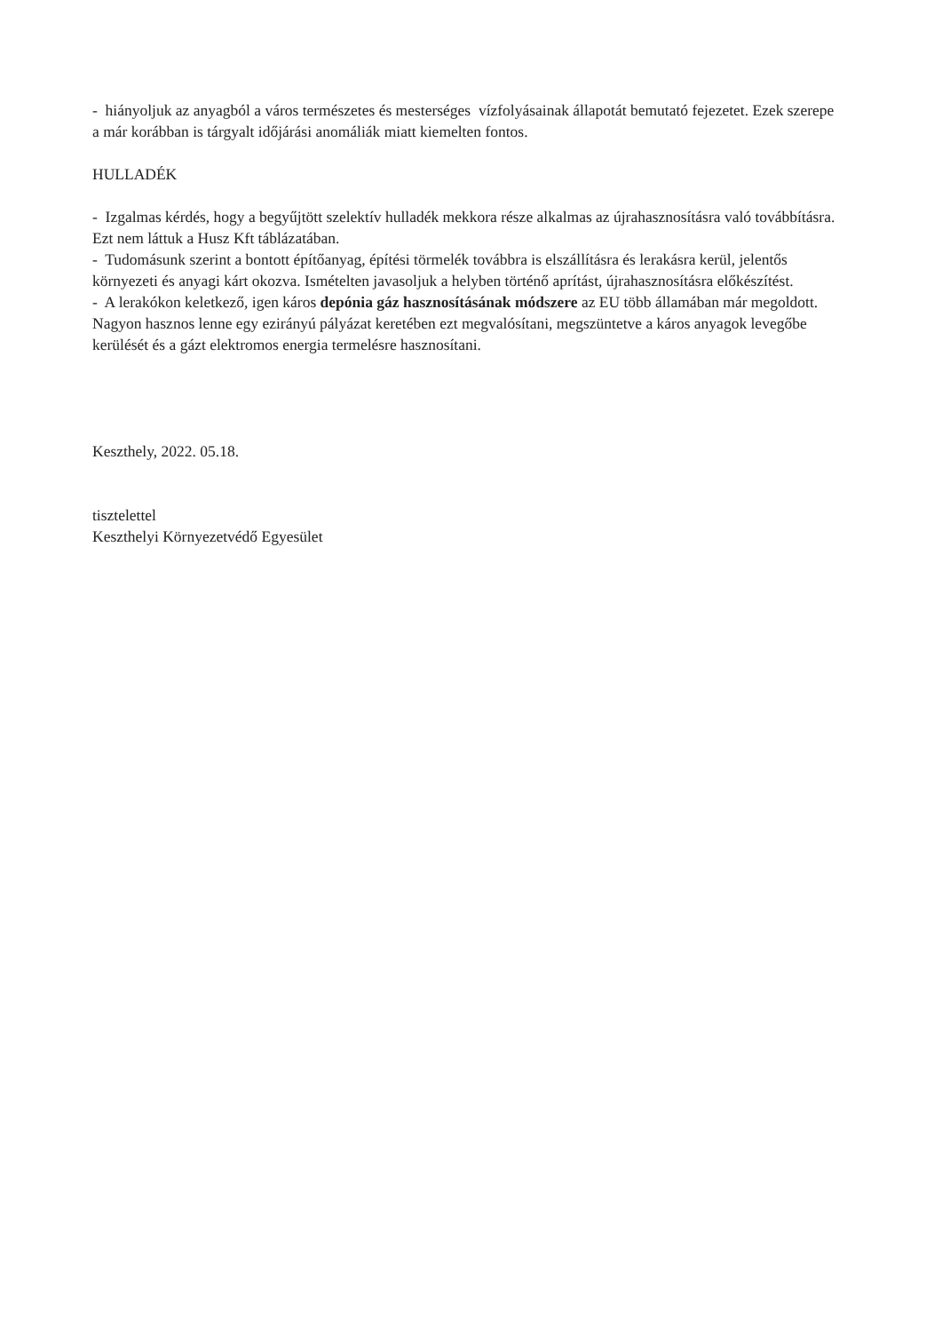- hiányoljuk az anyagból a város természetes és mesterséges vízfolyásainak állapotát bemutató fejezetet. Ezek szerepe a már korábban is tárgyalt időjárási anomáliák miatt kiemelten fontos.
HULLADÉK
- Izgalmas kérdés, hogy a begyűjtött szelektív hulladék mekkora része alkalmas az újrahasznosításra való továbbításra. Ezt nem láttuk a Husz Kft táblázatában.
- Tudomásunk szerint a bontott építőanyag, építési törmelék továbbra is elszállításra és lerakásra kerül, jelentős környezeti és anyagi kárt okozva. Ismételten javasoljuk a helyben történő aprítást, újrahasznosításra előkészítést.
- A lerakókon keletkező, igen káros depónia gáz hasznosításának módszere az EU több államában már megoldott. Nagyon hasznos lenne egy ezirányú pályázat keretében ezt megvalósítani, megszüntetve a káros anyagok levegőbe kerülését és a gázt elektromos energia termelésre hasznosítani.
Keszthely, 2022. 05.18.
tisztelettel
Keszthelyi Környezetvédő Egyesület